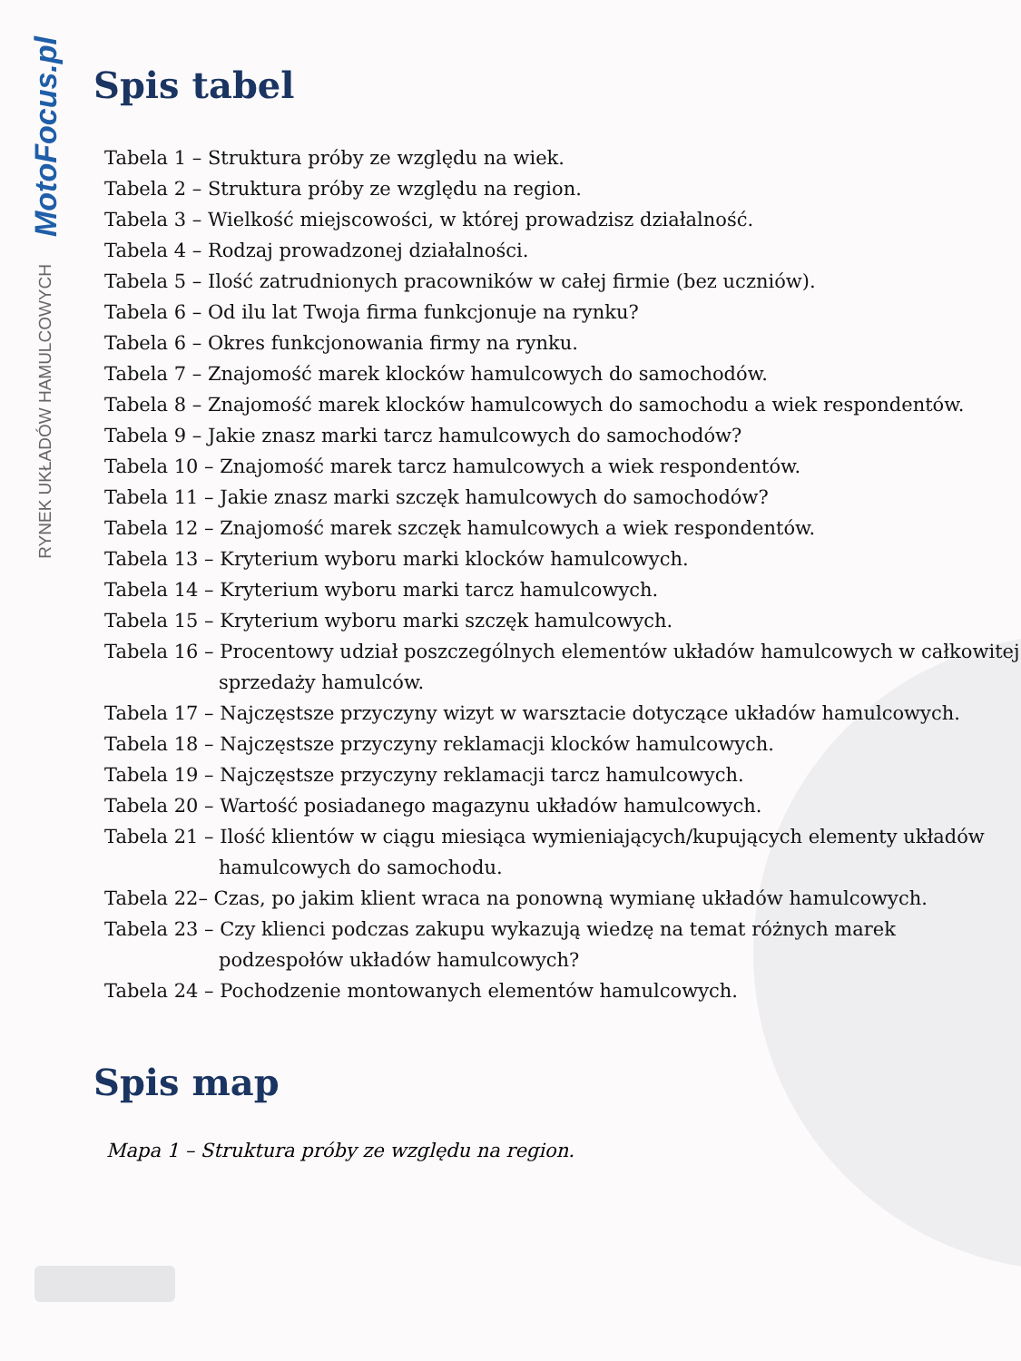MotoFocus.pl
RYNEK UKŁADÓW HAMULCOWYCH
Spis tabel
Tabela 1 – Struktura próby ze względu na wiek.
Tabela 2 – Struktura próby ze względu na region.
Tabela 3 – Wielkość miejscowości, w której prowadzisz działalność.
Tabela 4 – Rodzaj prowadzonej działalności.
Tabela 5 – Ilość zatrudnionych pracowników w całej firmie (bez uczniów).
Tabela 6 – Od ilu lat Twoja firma funkcjonuje na rynku?
Tabela 6 – Okres funkcjonowania firmy na rynku.
Tabela 7 – Znajomość marek klocków hamulcowych do samochodów.
Tabela 8 – Znajomość marek klocków hamulcowych do samochodu a wiek respondentów.
Tabela 9 – Jakie znasz marki tarcz hamulcowych do samochodów?
Tabela 10 – Znajomość marek tarcz hamulcowych a wiek respondentów.
Tabela 11 – Jakie znasz marki szczęk hamulcowych do samochodów?
Tabela 12 – Znajomość marek szczęk hamulcowych a wiek respondentów.
Tabela 13 – Kryterium wyboru marki klocków hamulcowych.
Tabela 14 – Kryterium wyboru marki tarcz hamulcowych.
Tabela 15 – Kryterium wyboru marki szczęk hamulcowych.
Tabela 16 – Procentowy udział poszczególnych elementów układów hamulcowych w całkowitej sprzedaży hamulców.
Tabela 17 – Najczęstsze przyczyny wizyt w warsztacie dotyczące układów hamulcowych.
Tabela 18 – Najczęstsze przyczyny reklamacji klocków hamulcowych.
Tabela 19 – Najczęstsze przyczyny reklamacji tarcz hamulcowych.
Tabela 20 – Wartość posiadanego magazynu układów hamulcowych.
Tabela 21 – Ilość klientów w ciągu miesiąca wymieniających/kupujących elementy układów hamulcowych do samochodu.
Tabela 22– Czas, po jakim klient wraca na ponowną wymianę układów hamulcowych.
Tabela 23 – Czy klienci podczas zakupu wykazują wiedzę na temat różnych marek podzespołów układów hamulcowych?
Tabela 24 – Pochodzenie montowanych elementów hamulcowych.
Spis map
Mapa 1 – Struktura próby ze względu na region.